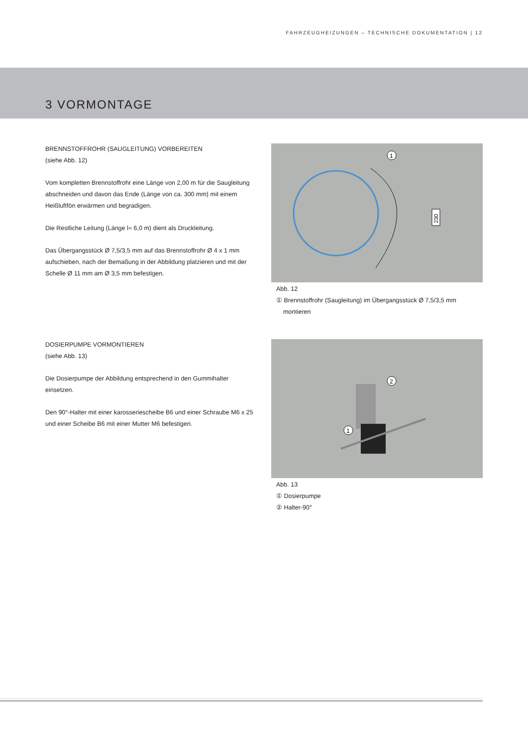FAHRZEUGHEIZUNGEN – TECHNISCHE DOKUMENTATION | 12
3 VORMONTAGE
BRENNSTOFFROHR (SAUGLEITUNG) VORBEREITEN
(siehe Abb. 12)
Vom kompletten Brennstoffrohr eine Länge von 2,00 m für die Saugleitung abschneiden und davon das Ende (Länge von ca. 300 mm) mit einem Heißluftfön erwärmen und begradigen.
Die Restliche Leitung (Länge l= 6,0 m) dient als Druckleitung.
Das Übergangsstück Ø 7,5/3,5 mm auf das Brennstoffrohr Ø 4 x 1 mm aufschieben, nach der Bemaßung in der Abbildung platzieren und mit der Schelle Ø 11 mm am Ø 3,5 mm befestigen.
230
1
Abb. 12
① Brennstoffrohr (Saugleitung) im Übergangsstück Ø 7,5/3,5 mm
montieren
DOSIERPUMPE VORMONTIEREN
(siehe Abb. 13)
Die Dosierpumpe der Abbildung entsprechend in den Gummihalter einsetzen.
Den 90°-Halter mit einer karosseriescheibe B6 und einer Schraube M6 x 25 und einer Scheibe B6 mit einer Mutter M6 befestigen.
2
1
Abb. 13
① Dosierpumpe
② Halter-90°